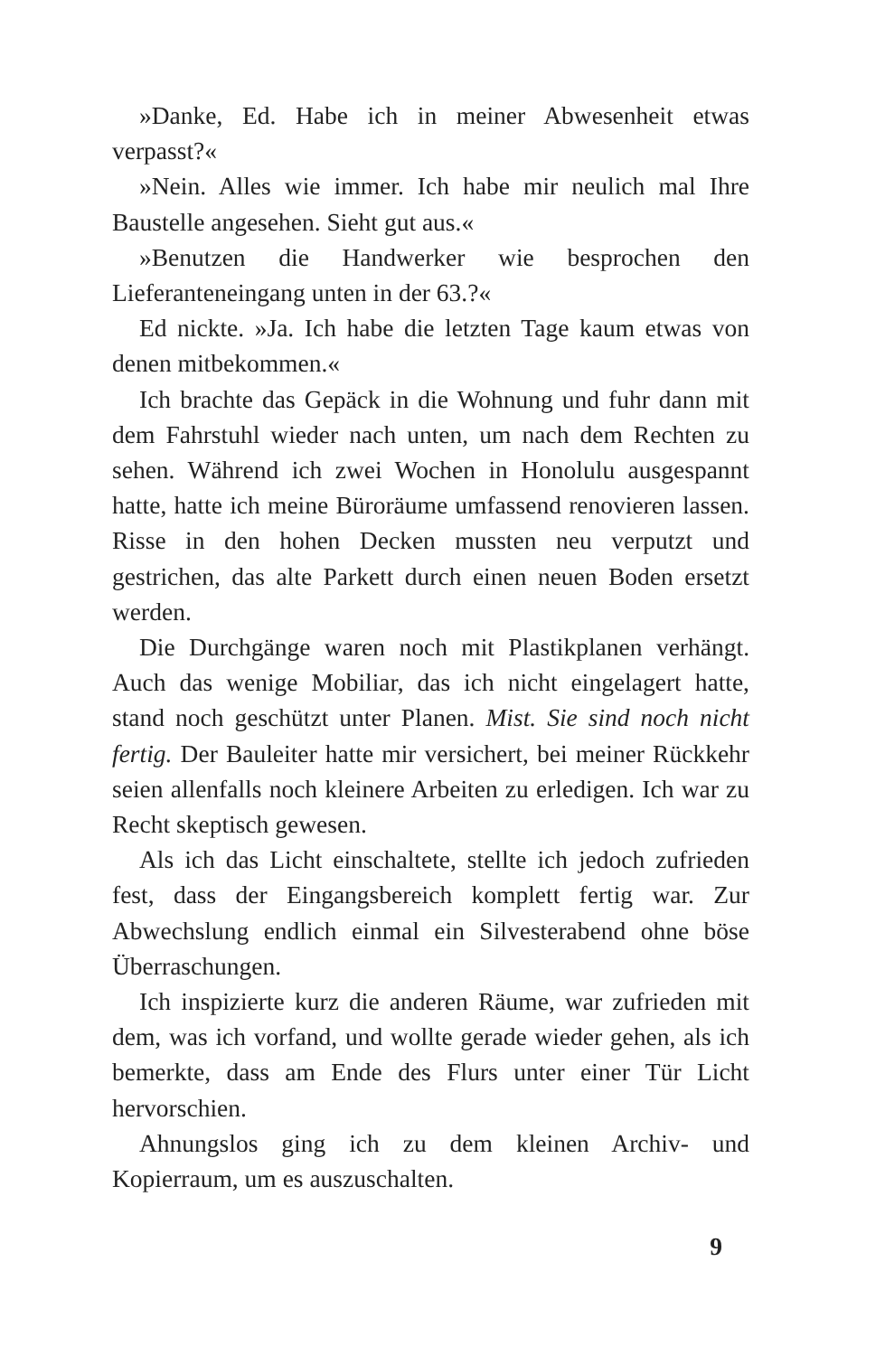»Danke, Ed. Habe ich in meiner Abwesenheit etwas verpasst?«
»Nein. Alles wie immer. Ich habe mir neulich mal Ihre Baustelle angesehen. Sieht gut aus.«
»Benutzen die Handwerker wie besprochen den Lieferanteneingang unten in der 63.?«
Ed nickte. »Ja. Ich habe die letzten Tage kaum etwas von denen mitbekommen.«
Ich brachte das Gepäck in die Wohnung und fuhr dann mit dem Fahrstuhl wieder nach unten, um nach dem Rechten zu sehen. Während ich zwei Wochen in Honolulu ausgespannt hatte, hatte ich meine Büroräume umfassend renovieren lassen. Risse in den hohen Decken mussten neu verputzt und gestrichen, das alte Parkett durch einen neuen Boden ersetzt werden.
Die Durchgänge waren noch mit Plastikplanen verhängt. Auch das wenige Mobiliar, das ich nicht eingelagert hatte, stand noch geschützt unter Planen. Mist. Sie sind noch nicht fertig. Der Bauleiter hatte mir versichert, bei meiner Rückkehr seien allenfalls noch kleinere Arbeiten zu erledigen. Ich war zu Recht skeptisch gewesen.
Als ich das Licht einschaltete, stellte ich jedoch zufrieden fest, dass der Eingangsbereich komplett fertig war. Zur Abwechslung endlich einmal ein Silvesterabend ohne böse Überraschungen.
Ich inspizierte kurz die anderen Räume, war zufrieden mit dem, was ich vorfand, und wollte gerade wieder gehen, als ich bemerkte, dass am Ende des Flurs unter einer Tür Licht hervorschien.
Ahnungslos ging ich zu dem kleinen Archiv- und Kopierraum, um es auszuschalten.
9